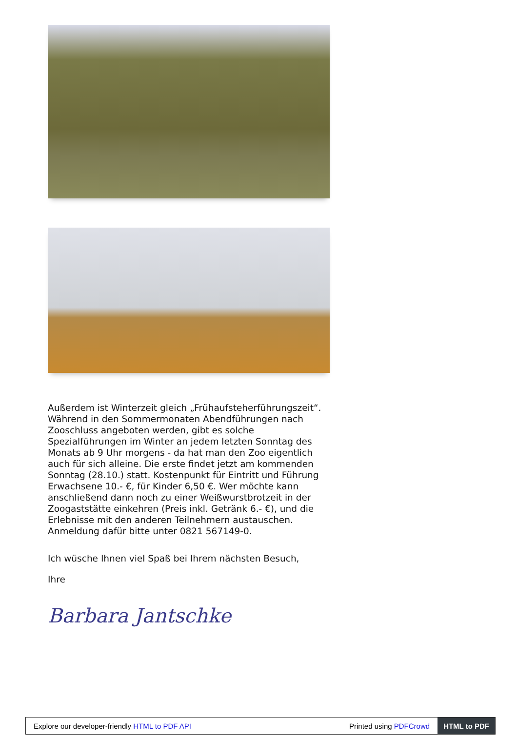Außerdem ist Winterzeit gleich „Frühaufsteherführungszeit“. Während in den Sommermonaten Abendführungen nach Zooschluss angeboten werden, gibt es solche Spezialführungen im Winter an jedem letzten Sonntag des Monats ab 9 Uhr morgens - da hat man den Zoo eigentlich auch für sich alleine. Die erste findet jetzt am kommenden Sonntag (28.10.) statt. Kostenpunkt für Eintritt und Führung Erwachsene 10.- €, für Kinder 6,50 €. Wer möchte kann anschließend dann noch zu einer Weißwurstbrotzeit in der Zoogaststätte einkehren (Preis inkl. Getränk 6.- €), und die Erlebnisse mit den anderen Teilnehmern austauschen. Anmeldung dafür bitte unter 0821 567149-0.
Ich wüsche Ihnen viel Spaß bei Ihrem nächsten Besuch,
Ihre
Barbara Jantschke
Explore our developer-friendly HTML to PDF API Printed using PDFCrowd HTML to PDF